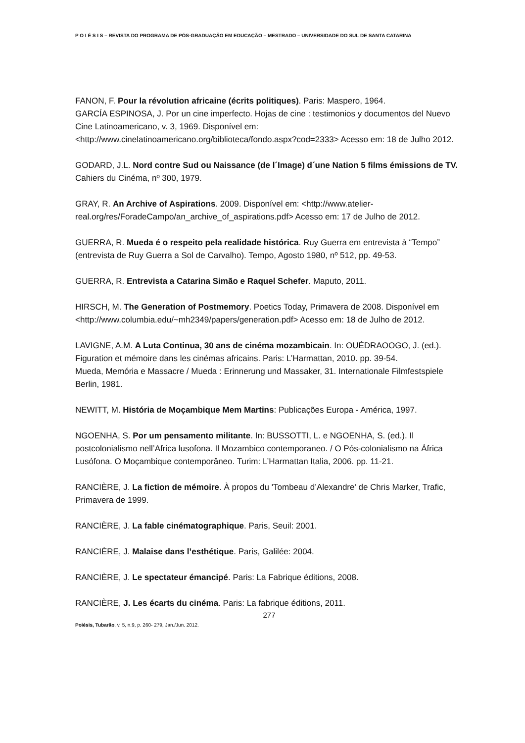P O I É S I S – REVISTA DO PROGRAMA DE PÓS-GRADUAÇÃO EM EDUCAÇÃO – MESTRADO – UNIVERSIDADE DO SUL DE SANTA CATARINA
FANON, F. Pour la révolution africaine (écrits politiques). Paris: Maspero, 1964.
GARCÍA ESPINOSA, J. Por un cine imperfecto. Hojas de cine : testimonios y documentos del Nuevo Cine Latinoamericano, v. 3, 1969. Disponível em: <http://www.cinelatinoamericano.org/biblioteca/fondo.aspx?cod=2333> Acesso em: 18 de Julho 2012.
GODARD, J.L. Nord contre Sud ou Naissance (de l´Image) d´une Nation 5 films émissions de TV. Cahiers du Cinéma, nº 300, 1979.
GRAY, R. An Archive of Aspirations. 2009. Disponível em: <http://www.atelier-real.org/res/ForadeCampo/an_archive_of_aspirations.pdf> Acesso em: 17 de Julho de 2012.
GUERRA, R. Mueda é o respeito pela realidade histórica. Ruy Guerra em entrevista à “Tempo” (entrevista de Ruy Guerra a Sol de Carvalho). Tempo, Agosto 1980, nº 512, pp. 49-53.
GUERRA, R. Entrevista a Catarina Simão e Raquel Schefer. Maputo, 2011.
HIRSCH, M. The Generation of Postmemory. Poetics Today, Primavera de 2008. Disponível em <http://www.columbia.edu/~mh2349/papers/generation.pdf> Acesso em: 18 de Julho de 2012.
LAVIGNE, A.M. A Luta Continua, 30 ans de cinéma mozambicain. In: OUÉDRAOOGO, J. (ed.). Figuration et mémoire dans les cinémas africains. Paris: L’Harmattan, 2010. pp. 39-54.
Mueda, Memória e Massacre / Mueda : Erinnerung und Massaker, 31. Internationale Filmfestspiele Berlin, 1981.
NEWITT, M. História de Moçambique Mem Martins: Publicações Europa - América, 1997.
NGOENHA, S. Por um pensamento militante. In: BUSSOTTI, L. e NGOENHA, S. (ed.). Il postcolonialismo nell’Africa lusofona. Il Mozambico contemporaneo. / O Pós-colonialismo na África Lusófona. O Moçambique contemporâneo. Turim: L’Harmattan Italia, 2006. pp. 11-21.
RANCIÈRE, J. La fiction de mémoire. À propos du 'Tombeau d’Alexandre' de Chris Marker, Trafic, Primavera de 1999.
RANCIÈRE, J. La fable cinématographique. Paris, Seuil: 2001.
RANCIÈRE, J. Malaise dans l’esthétique. Paris, Galilée: 2004.
RANCIÈRE, J. Le spectateur émancipé. Paris: La Fabrique éditions, 2008.
RANCIÈRE, J. Les écarts du cinéma. Paris: La fabrique éditions, 2011.
277
Poiésis, Tubarão, v. 5, n.9, p. 260- 279, Jan./Jun. 2012.